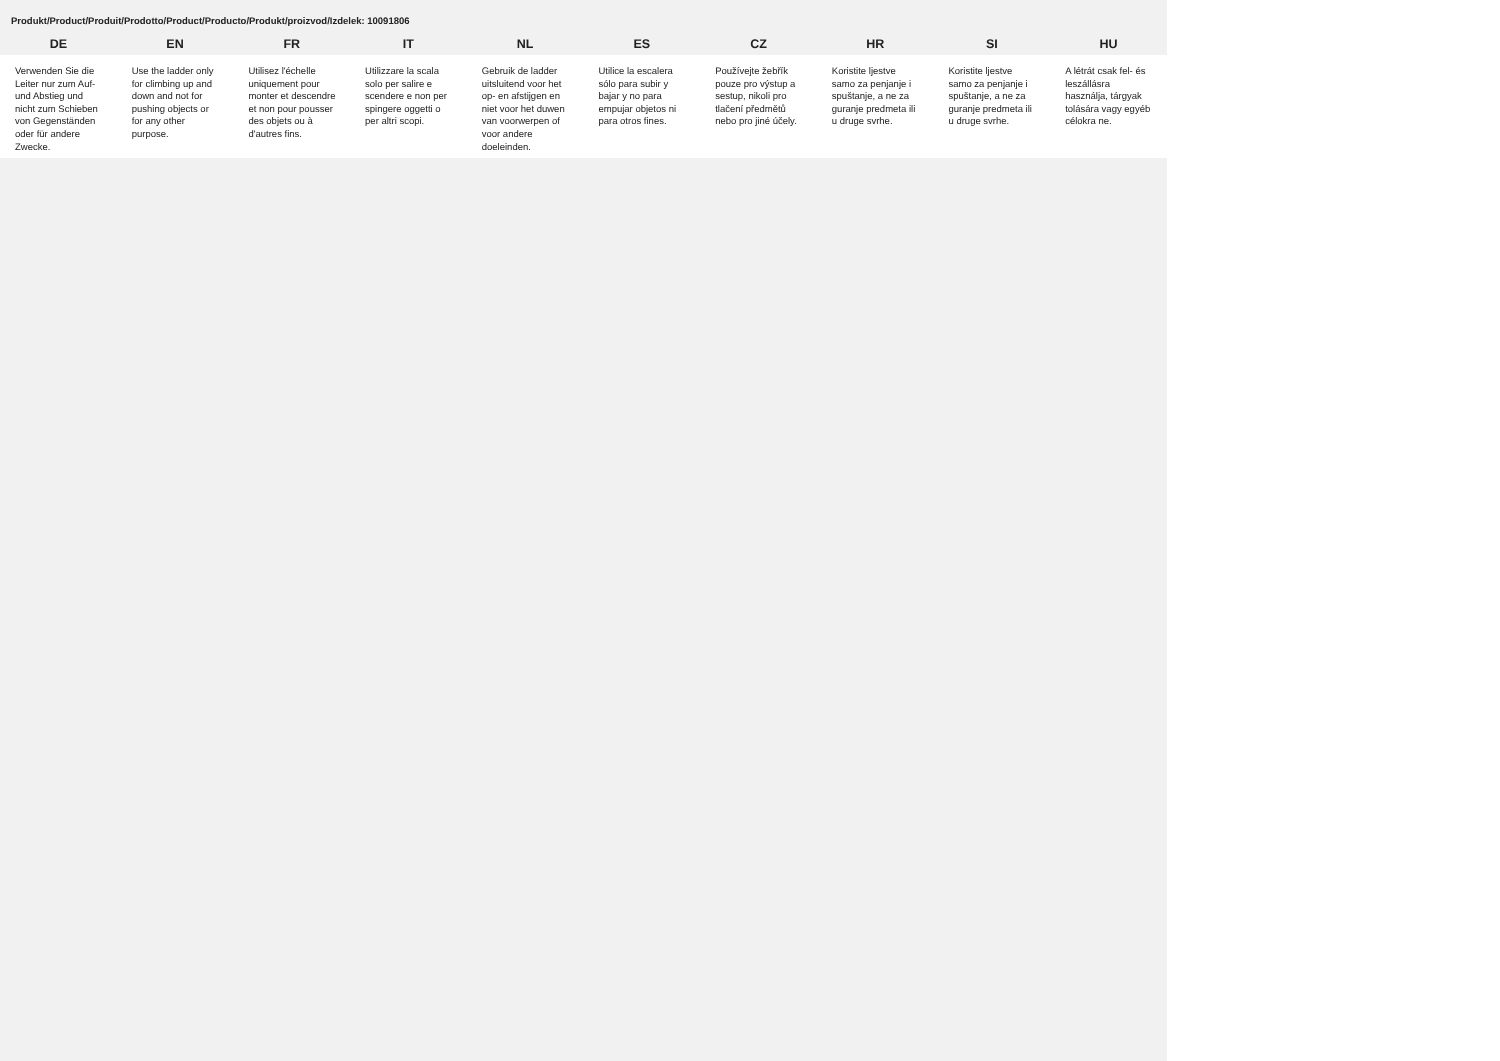Produkt/Product/Produit/Prodotto/Product/Producto/Produkt/proizvod/Izdelek: 10091806
| DE | EN | FR | IT | NL | ES | CZ | HR | SI | HU |
| --- | --- | --- | --- | --- | --- | --- | --- | --- | --- |
| Verwenden Sie die Leiter nur zum Auf- und Abstieg und nicht zum Schieben von Gegenständen oder für andere Zwecke. | Use the ladder only for climbing up and down and not for pushing objects or for any other purpose. | Utilisez l'échelle uniquement pour monter et descendre et non pour pousser des objets ou à d'autres fins. | Utilizzare la scala solo per salire e scendere e non per spingere oggetti o per altri scopi. | Gebruik de ladder uitsluitend voor het op- en afstijgen en niet voor het duwen van voorwerpen of voor andere doeleinden. | Utilice la escalera sólo para subir y bajar y no para empujar objetos ni para otros fines. | Používejte žebřík pouze pro výstup a sestup, nikoli pro tlačení předmětů nebo pro jiné účely. | Koristite ljestve samo za penjanje i spuštanje, a ne za guranje predmeta ili u druge svrhe. | Koristite ljestve samo za penjanje i spuštanje, a ne za guranje predmeta ili u druge svrhe. | A létrát csak fel- és leszállásra használja, tárgyak tolására vagy egyéb célokra ne. |